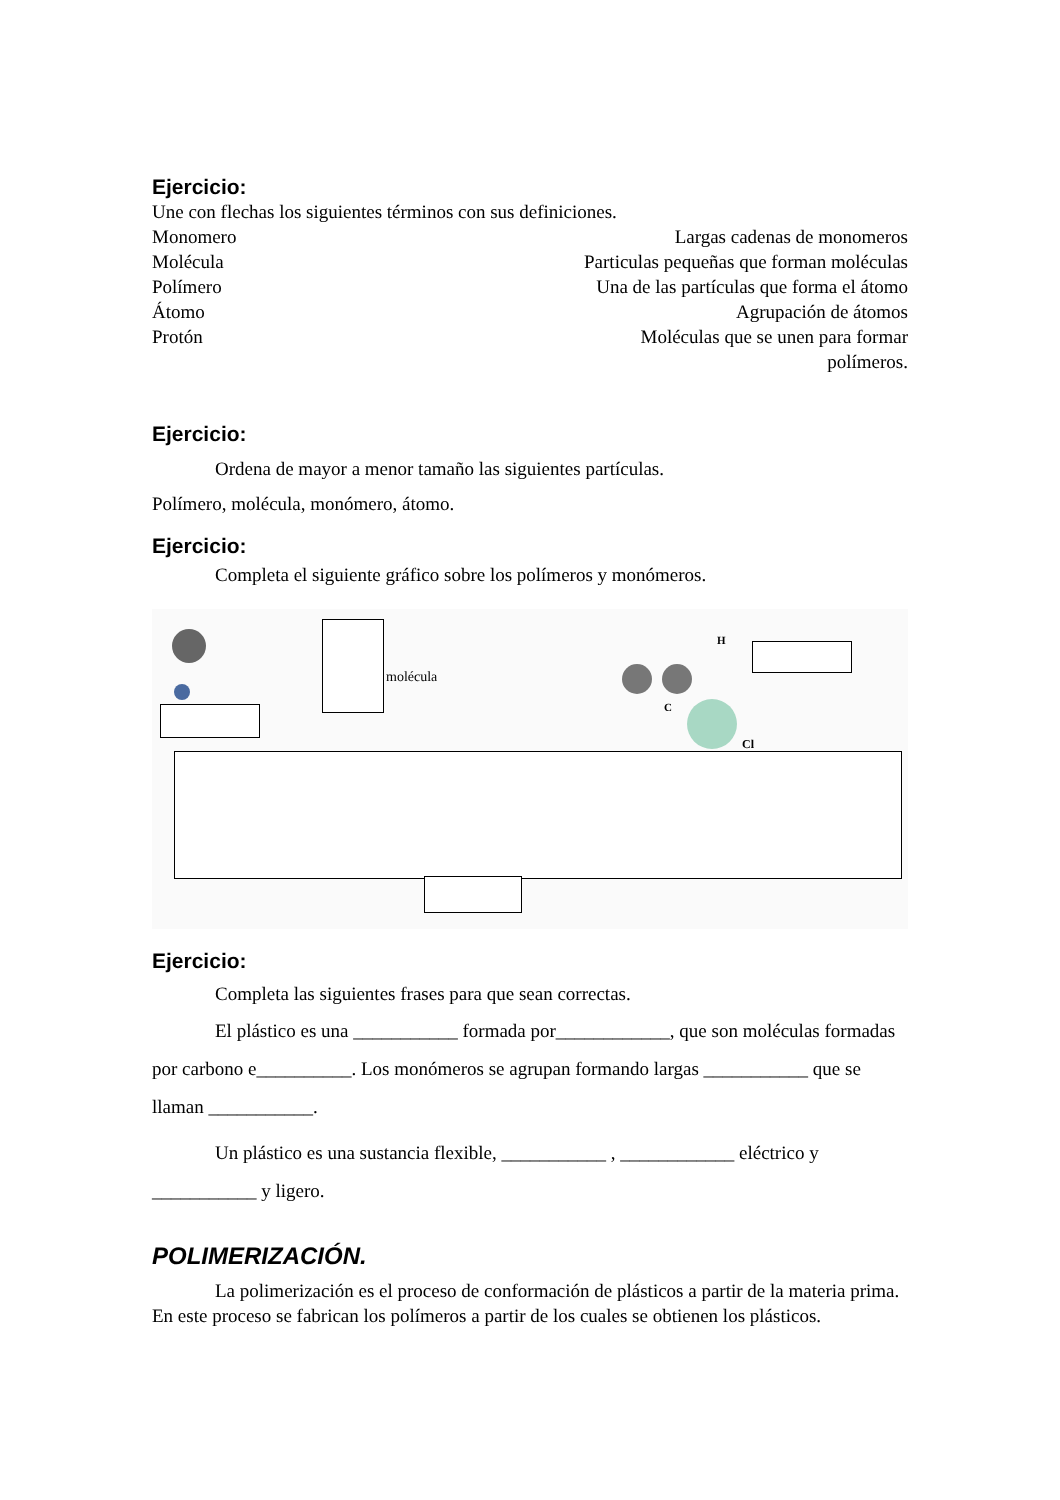Ejercicio:
Une con flechas los siguientes términos con sus definiciones.
Monomero Largas cadenas de monomeros
Molécula Particulas pequeñas que forman moléculas
Polímero Una de las partículas que forma el átomo
Átomo Agrupación de átomos
Protón Moléculas que se unen para formar
polímeros.
Ejercicio:
Ordena de mayor a menor tamaño las siguientes partículas.
Polímero, molécula, monómero, átomo.
Ejercicio:
Completa el siguiente gráfico sobre los polímeros y monómeros.
molécula
H
C
Cl
Ejercicio:
Completa las siguientes frases para que sean correctas.
El plástico es una ___________ formada por____________, que son moléculas formadas por carbono e__________. Los monómeros se agrupan formando largas ___________ que se llaman ___________.
Un plástico es una sustancia flexible, ___________ , ____________ eléctrico y ___________ y ligero.
POLIMERIZACIÓN.
La polimerización es el proceso de conformación de plásticos a partir de la materia prima. En este proceso se fabrican los polímeros a partir de los cuales se obtienen los plásticos.